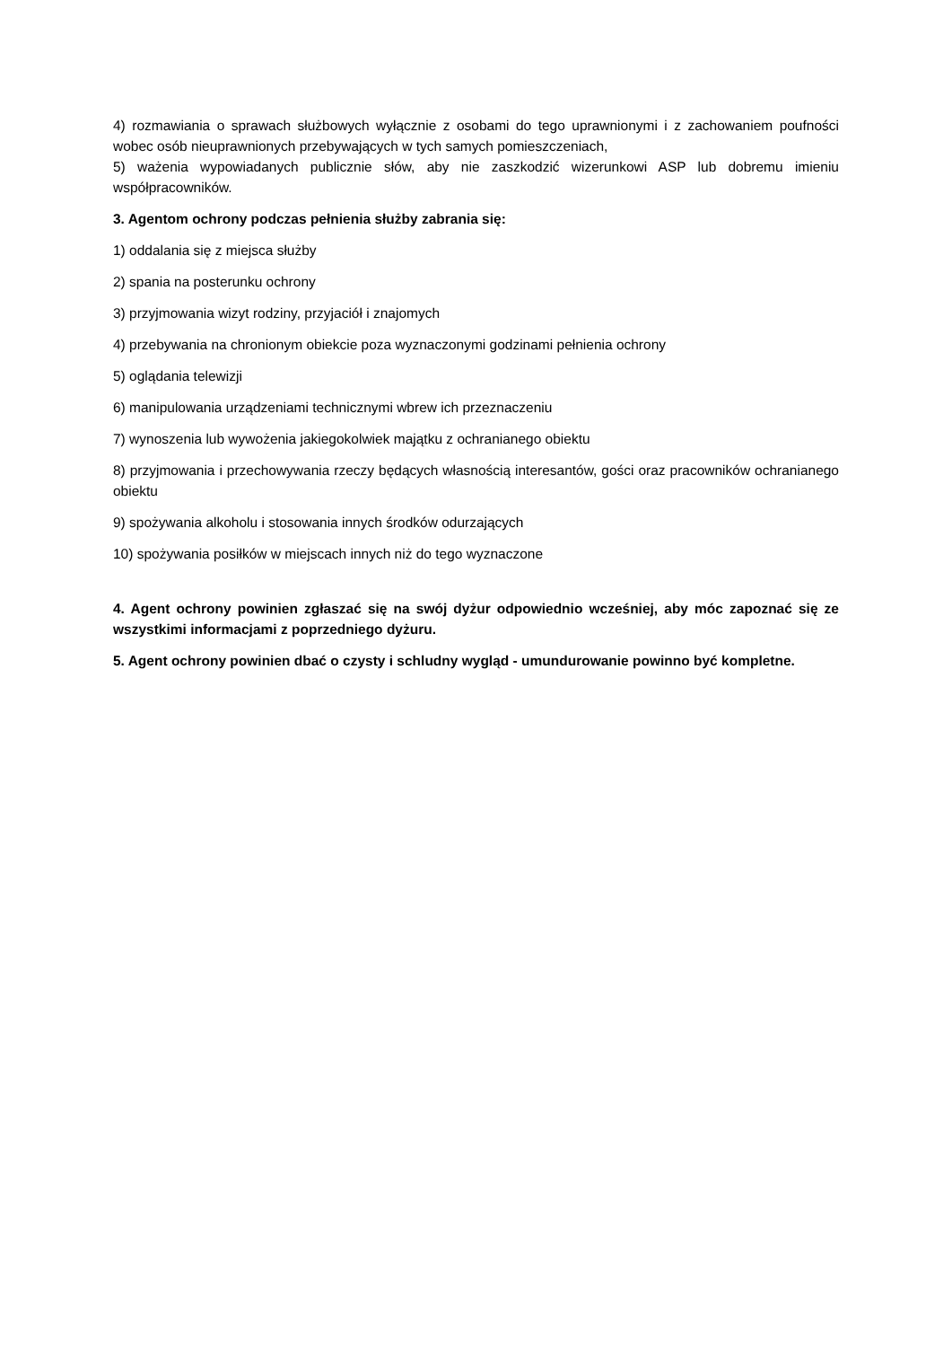4) rozmawiania o sprawach służbowych wyłącznie z osobami do tego uprawnionymi i z zachowaniem poufności wobec osób nieuprawnionych przebywających w tych samych pomieszczeniach,
5) ważenia wypowiadanych publicznie słów, aby nie zaszkodzić wizerunkowi ASP lub dobremu imieniu współpracowników.
3. Agentom ochrony podczas pełnienia służby zabrania się:
1) oddalania się z miejsca służby
2) spania na posterunku ochrony
3) przyjmowania wizyt rodziny, przyjaciół i znajomych
4) przebywania na chronionym obiekcie poza wyznaczonymi godzinami pełnienia ochrony
5) oglądania telewizji
6) manipulowania urządzeniami technicznymi wbrew ich przeznaczeniu
7) wynoszenia lub wywożenia jakiegokolwiek majątku z ochranianego obiektu
8) przyjmowania i przechowywania rzeczy będących własnością interesantów, gości oraz pracowników ochranianego obiektu
9) spożywania alkoholu i stosowania innych środków odurzających
10) spożywania posiłków w miejscach innych niż do tego wyznaczone
4. Agent ochrony powinien zgłaszać się na swój dyżur odpowiednio wcześniej, aby móc zapoznać się ze wszystkimi informacjami z poprzedniego dyżuru.
5. Agent ochrony powinien dbać o czysty i schludny wygląd - umundurowanie powinno być kompletne.